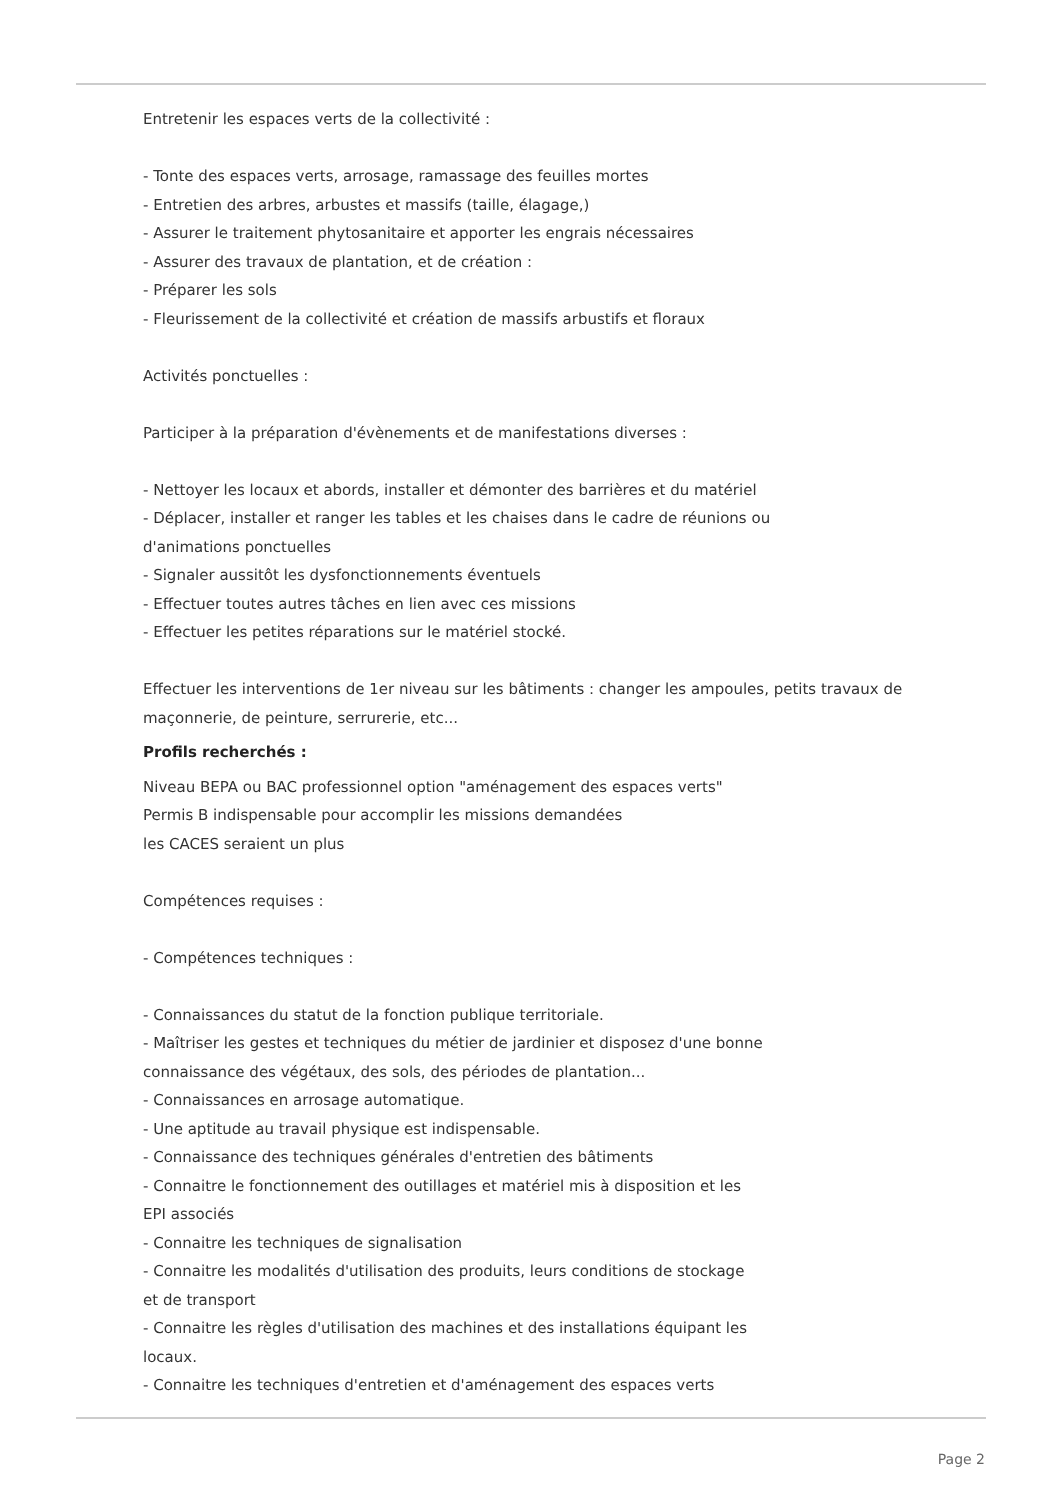Entretenir les espaces verts de la collectivité :
- Tonte des espaces verts, arrosage, ramassage des feuilles mortes
- Entretien des arbres, arbustes et massifs (taille, élagage,)
- Assurer le traitement phytosanitaire et apporter les engrais nécessaires
- Assurer des travaux de plantation, et de création :
- Préparer les sols
- Fleurissement de la collectivité et création de massifs arbustifs et floraux
Activités ponctuelles :
Participer à la préparation d'évènements et de manifestations diverses :
- Nettoyer les locaux et abords, installer et démonter des barrières et du matériel
- Déplacer, installer et ranger les tables et les chaises dans le cadre de réunions ou
d'animations ponctuelles
- Signaler aussitôt les dysfonctionnements éventuels
- Effectuer toutes autres tâches en lien avec ces missions
- Effectuer les petites réparations sur le matériel stocké.
Effectuer les interventions de 1er niveau sur les bâtiments : changer les ampoules, petits travaux de maçonnerie, de peinture, serrurerie, etc...
Profils recherchés :
Niveau BEPA ou BAC professionnel option "aménagement des espaces verts"
Permis B indispensable pour accomplir les missions demandées
les CACES seraient un plus
Compétences requises :
- Compétences techniques :
- Connaissances du statut de la fonction publique territoriale.
- Maîtriser les gestes et techniques du métier de jardinier et disposez d'une bonne
connaissance des végétaux, des sols, des périodes de plantation...
- Connaissances en arrosage automatique.
- Une aptitude au travail physique est indispensable.
- Connaissance des techniques générales d'entretien des bâtiments
- Connaitre le fonctionnement des outillages et matériel mis à disposition et les
EPI associés
- Connaitre les techniques de signalisation
- Connaitre les modalités d'utilisation des produits, leurs conditions de stockage
et de transport
- Connaitre les règles d'utilisation des machines et des installations équipant les
locaux.
- Connaitre les techniques d'entretien et d'aménagement des espaces verts
Page 2